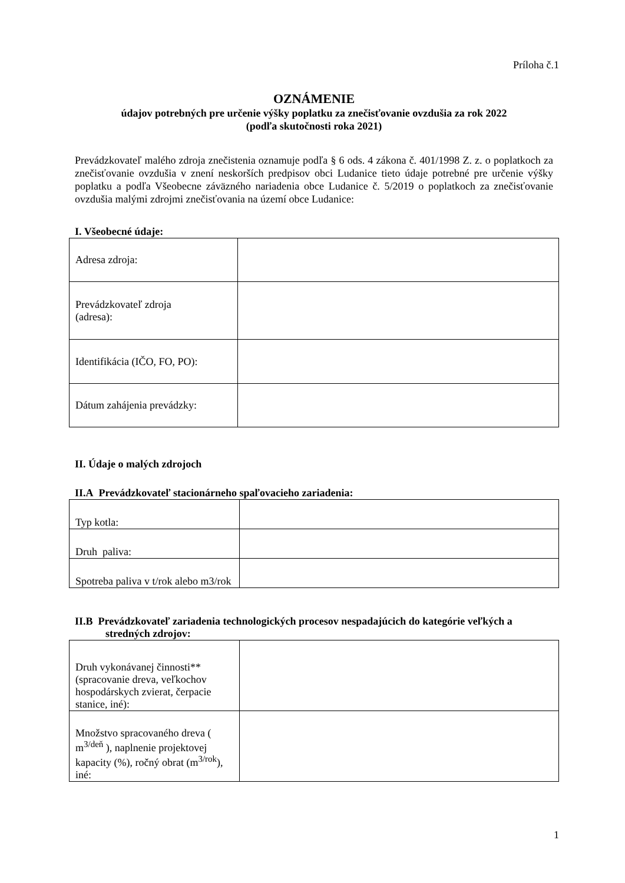Príloha č.1
OZNÁMENIE
údajov potrebných pre určenie výšky poplatku za znečisťovanie ovzdušia za rok 2022
(podľa skutočnosti roka 2021)
Prevádzkovateľ malého zdroja znečistenia oznamuje podľa § 6 ods. 4 zákona č. 401/1998 Z. z. o poplatkoch za znečisťovanie ovzdušia v znení neskorších predpisov obci Ludanice tieto údaje potrebné pre určenie výšky poplatku a podľa Všeobecne záväzného nariadenia obce Ludanice č. 5/2019 o poplatkoch za znečisťovanie ovzdušia malými zdrojmi znečisťovania na území obce Ludanice:
I. Všeobecné údaje:
| Adresa zdroja: | |
| Prevádzkovateľ zdroja (adresa): | |
| Identifikácia (IČO, FO, PO): | |
| Dátum zahájenia prevádzky: | |
II. Údaje o malých zdrojoch
II.A Prevádzkovateľ stacionárneho spaľovacieho zariadenia:
| Typ kotla: | |
| Druh paliva: | |
| Spotreba paliva v t/rok alebo m3/rok | |
II.B Prevádzkovateľ zariadenia technologických procesov nespadajúcich do kategórie veľkých a stredných zdrojov:
| Druh vykonávanej činnosti** (spracovanie dreva, veľkochov hospodárskych zvierat, čerpacie stanice, iné): | |
| Množstvo spracovaného dreva ( m<sup>3/deň</sup> ), naplnenie projektovej kapacity (%), ročný obrat (m<sup>3/rok</sup>), iné: | |
1